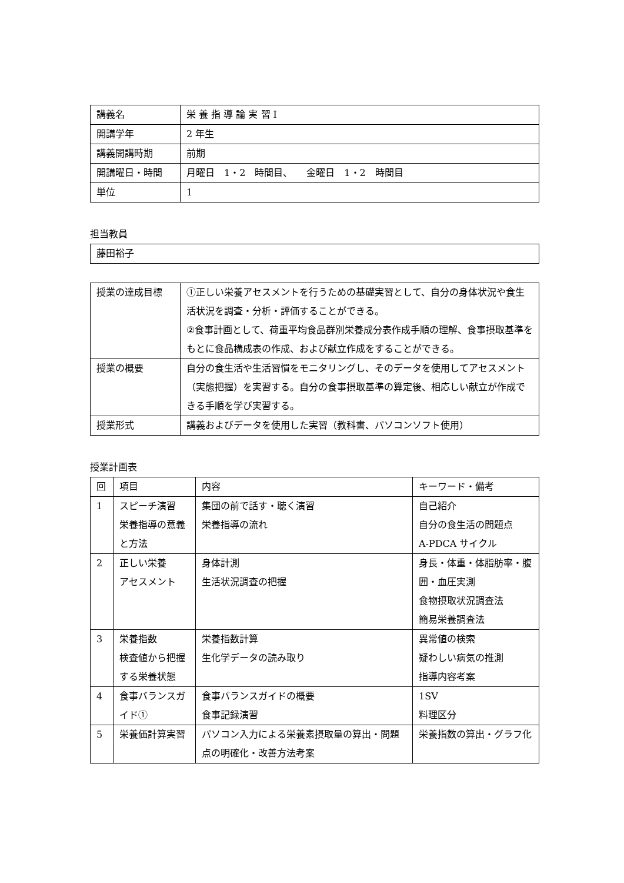| 講義名 | 栄 養 指 導 論 実 習 Ⅰ |
| 開講学年 | 2 年生 |
| 講義開講時期 | 前期 |
| 開講曜日・時間 | 月曜日 1・2 時間目、 金曜日 1・2 時間目 |
| 単位 | 1 |
担当教員
| 藤田裕子 |
| 授業の達成目標 | ①正しい栄養アセスメントを行うための基礎実習として、自分の身体状況や食生活状況を調査・分析・評価することができる。 ②食事計画として、荷重平均食品群別栄養成分表作成手順の理解、食事摂取基準をもとに食品構成表の作成、および献立作成をすることができる。 |
| 授業の概要 | 自分の食生活や生活習慣をモニタリングし、そのデータを使用してアセスメント（実態把握）を実習する。自分の食事摂取基準の算定後、相応しい献立が作成できる手順を学び実習する。 |
| 授業形式 | 講義およびデータを使用した実習（教科書、パソコンソフト使用） |
授業計画表
| 回 | 項目 | 内容 | キーワード・備考 |
| --- | --- | --- | --- |
| 1 | スピーチ演習 栄養指導の意義と方法 | 集団の前で話す・聴く演習 栄養指導の流れ | 自己紹介 自分の食生活の問題点 A-PDCA サイクル |
| 2 | 正しい栄養 アセスメント | 身体計測 生活状況調査の把握 | 身長・体重・体脂肪率・腹囲・血圧実測 食物摂取状況調査法 簡易栄養調査法 |
| 3 | 栄養指数 検査値から把握する栄養状態 | 栄養指数計算 生化学データの読み取り | 異常値の検索 疑わしい病気の推測 指導内容考案 |
| 4 | 食事バランスガイド① | 食事バランスガイドの概要 食事記録演習 | 1SV 料理区分 |
| 5 | 栄養価計算実習 | パソコン入力による栄養素摂取量の算出・問題点の明確化・改善方法考案 | 栄養指数の算出・グラフ化 |